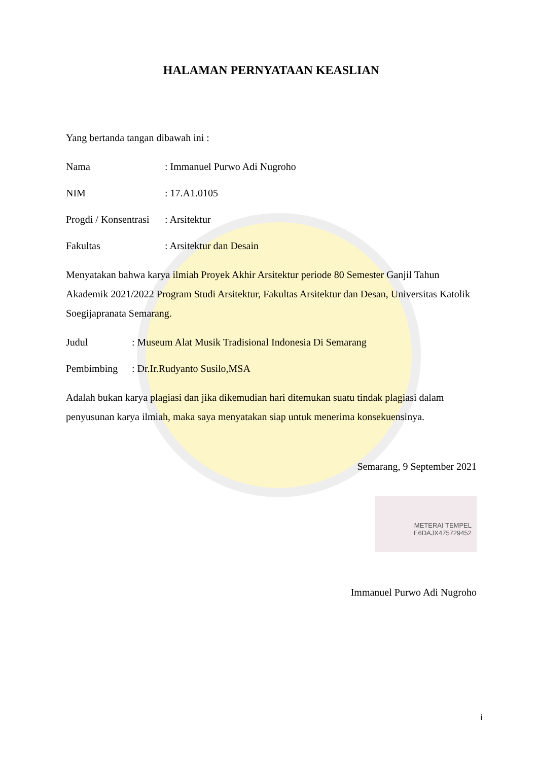HALAMAN PERNYATAAN KEASLIAN
Yang bertanda tangan dibawah ini :
Nama: Immanuel Purwo Adi Nugroho
NIM: 17.A1.0105
Progdi / Konsentrasi: Arsitektur
Fakultas: Arsitektur dan Desain
Menyatakan bahwa karya ilmiah Proyek Akhir Arsitektur periode 80 Semester Ganjil Tahun Akademik 2021/2022 Program Studi Arsitektur, Fakultas Arsitektur dan Desan, Universitas Katolik Soegijapranata Semarang.
Judul: Museum Alat Musik Tradisional Indonesia Di Semarang
Pembimbing: Dr.Ir.Rudyanto Susilo,MSA
Adalah bukan karya plagiasi dan jika dikemudian hari ditemukan suatu tindak plagiasi dalam penyusunan karya ilmiah, maka saya menyatakan siap untuk menerima konsekuensinya.
Semarang, 9 September 2021
METERAI TEMPEL
E6DAJX475729452
Immanuel Purwo Adi Nugroho
i